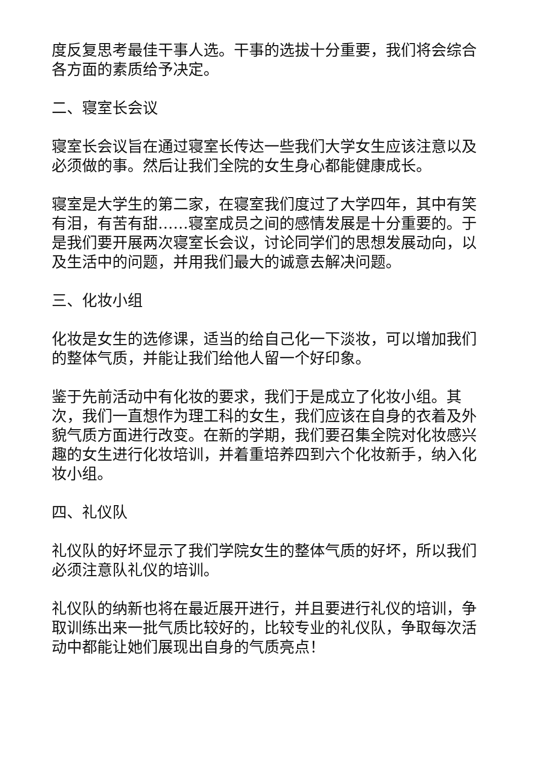度反复思考最佳干事人选。干事的选拔十分重要，我们将会综合各方面的素质给予决定。
二、寝室长会议
寝室长会议旨在通过寝室长传达一些我们大学女生应该注意以及必须做的事。然后让我们全院的女生身心都能健康成长。
寝室是大学生的第二家，在寝室我们度过了大学四年，其中有笑有泪，有苦有甜……寝室成员之间的感情发展是十分重要的。于是我们要开展两次寝室长会议，讨论同学们的思想发展动向，以及生活中的问题，并用我们最大的诚意去解决问题。
三、化妆小组
化妆是女生的选修课，适当的给自己化一下淡妆，可以增加我们的整体气质，并能让我们给他人留一个好印象。
鉴于先前活动中有化妆的要求，我们于是成立了化妆小组。其次，我们一直想作为理工科的女生，我们应该在自身的衣着及外貌气质方面进行改变。在新的学期，我们要召集全院对化妆感兴趣的女生进行化妆培训，并着重培养四到六个化妆新手，纳入化妆小组。
四、礼仪队
礼仪队的好坏显示了我们学院女生的整体气质的好坏，所以我们必须注意队礼仪的培训。
礼仪队的纳新也将在最近展开进行，并且要进行礼仪的培训，争取训练出来一批气质比较好的，比较专业的礼仪队，争取每次活动中都能让她们展现出自身的气质亮点！